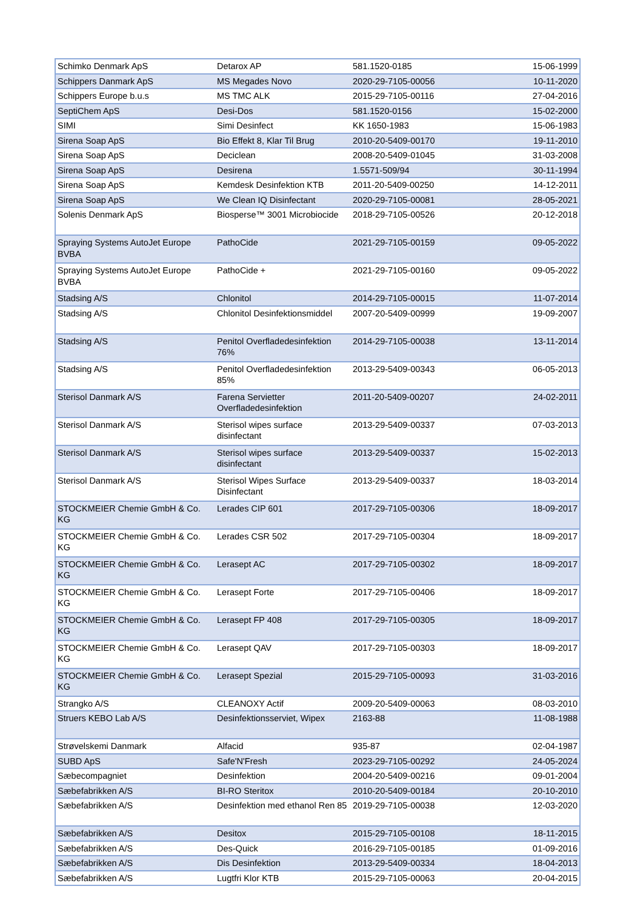| Schimko Denmark ApS | Detarox AP | 581.1520-0185 | 15-06-1999 |
| Schippers Danmark ApS | MS Megades Novo | 2020-29-7105-00056 | 10-11-2020 |
| Schippers Europe b.u.s | MS TMC ALK | 2015-29-7105-00116 | 27-04-2016 |
| SeptiChem ApS | Desi-Dos | 581.1520-0156 | 15-02-2000 |
| SIMI | Simi Desinfect | KK 1650-1983 | 15-06-1983 |
| Sirena Soap ApS | Bio Effekt 8, Klar Til Brug | 2010-20-5409-00170 | 19-11-2010 |
| Sirena Soap ApS | Deciclean | 2008-20-5409-01045 | 31-03-2008 |
| Sirena Soap ApS | Desirena | 1.5571-509/94 | 30-11-1994 |
| Sirena Soap ApS | Kemdesk Desinfektion KTB | 2011-20-5409-00250 | 14-12-2011 |
| Sirena Soap ApS | We Clean IQ Disinfectant | 2020-29-7105-00081 | 28-05-2021 |
| Solenis Denmark ApS | Biosperse™ 3001 Microbiocide | 2018-29-7105-00526 | 20-12-2018 |
| Spraying Systems AutoJet Europe BVBA | PathoCide | 2021-29-7105-00159 | 09-05-2022 |
| Spraying Systems AutoJet Europe BVBA | PathoCide + | 2021-29-7105-00160 | 09-05-2022 |
| Stadsing A/S | Chlonitol | 2014-29-7105-00015 | 11-07-2014 |
| Stadsing A/S | Chlonitol Desinfektionsmiddel | 2007-20-5409-00999 | 19-09-2007 |
| Stadsing A/S | Penitol Overfladedesinfektion 76% | 2014-29-7105-00038 | 13-11-2014 |
| Stadsing A/S | Penitol Overfladedesinfektion 85% | 2013-29-5409-00343 | 06-05-2013 |
| Sterisol Danmark A/S | Farena Servietter Overfladedesinfektion | 2011-20-5409-00207 | 24-02-2011 |
| Sterisol Danmark A/S | Sterisol wipes surface disinfectant | 2013-29-5409-00337 | 07-03-2013 |
| Sterisol Danmark A/S | Sterisol wipes surface disinfectant | 2013-29-5409-00337 | 15-02-2013 |
| Sterisol Danmark A/S | Sterisol Wipes Surface Disinfectant | 2013-29-5409-00337 | 18-03-2014 |
| STOCKMEIER Chemie GmbH & Co. KG | Lerades CIP 601 | 2017-29-7105-00306 | 18-09-2017 |
| STOCKMEIER Chemie GmbH & Co. KG | Lerades CSR 502 | 2017-29-7105-00304 | 18-09-2017 |
| STOCKMEIER Chemie GmbH & Co. KG | Lerasept AC | 2017-29-7105-00302 | 18-09-2017 |
| STOCKMEIER Chemie GmbH & Co. KG | Lerasept Forte | 2017-29-7105-00406 | 18-09-2017 |
| STOCKMEIER Chemie GmbH & Co. KG | Lerasept FP 408 | 2017-29-7105-00305 | 18-09-2017 |
| STOCKMEIER Chemie GmbH & Co. KG | Lerasept QAV | 2017-29-7105-00303 | 18-09-2017 |
| STOCKMEIER Chemie GmbH & Co. KG | Lerasept Spezial | 2015-29-7105-00093 | 31-03-2016 |
| Strangko A/S | CLEANOXY Actif | 2009-20-5409-00063 | 08-03-2010 |
| Struers KEBO Lab A/S | Desinfektionsserviet, Wipex | 2163-88 | 11-08-1988 |
| Strøvelskemi Danmark | Alfacid | 935-87 | 02-04-1987 |
| SUBD ApS | Safe'N'Fresh | 2023-29-7105-00292 | 24-05-2024 |
| Sæbecompagniet | Desinfektion | 2004-20-5409-00216 | 09-01-2004 |
| Sæbefabrikken A/S | BI-RO Steritox | 2010-20-5409-00184 | 20-10-2010 |
| Sæbefabrikken A/S | Desinfektion med ethanol Ren 85 | 2019-29-7105-00038 | 12-03-2020 |
| Sæbefabrikken A/S | Desitox | 2015-29-7105-00108 | 18-11-2015 |
| Sæbefabrikken A/S | Des-Quick | 2016-29-7105-00185 | 01-09-2016 |
| Sæbefabrikken A/S | Dis Desinfektion | 2013-29-5409-00334 | 18-04-2013 |
| Sæbefabrikken A/S | Lugtfri Klor KTB | 2015-29-7105-00063 | 20-04-2015 |